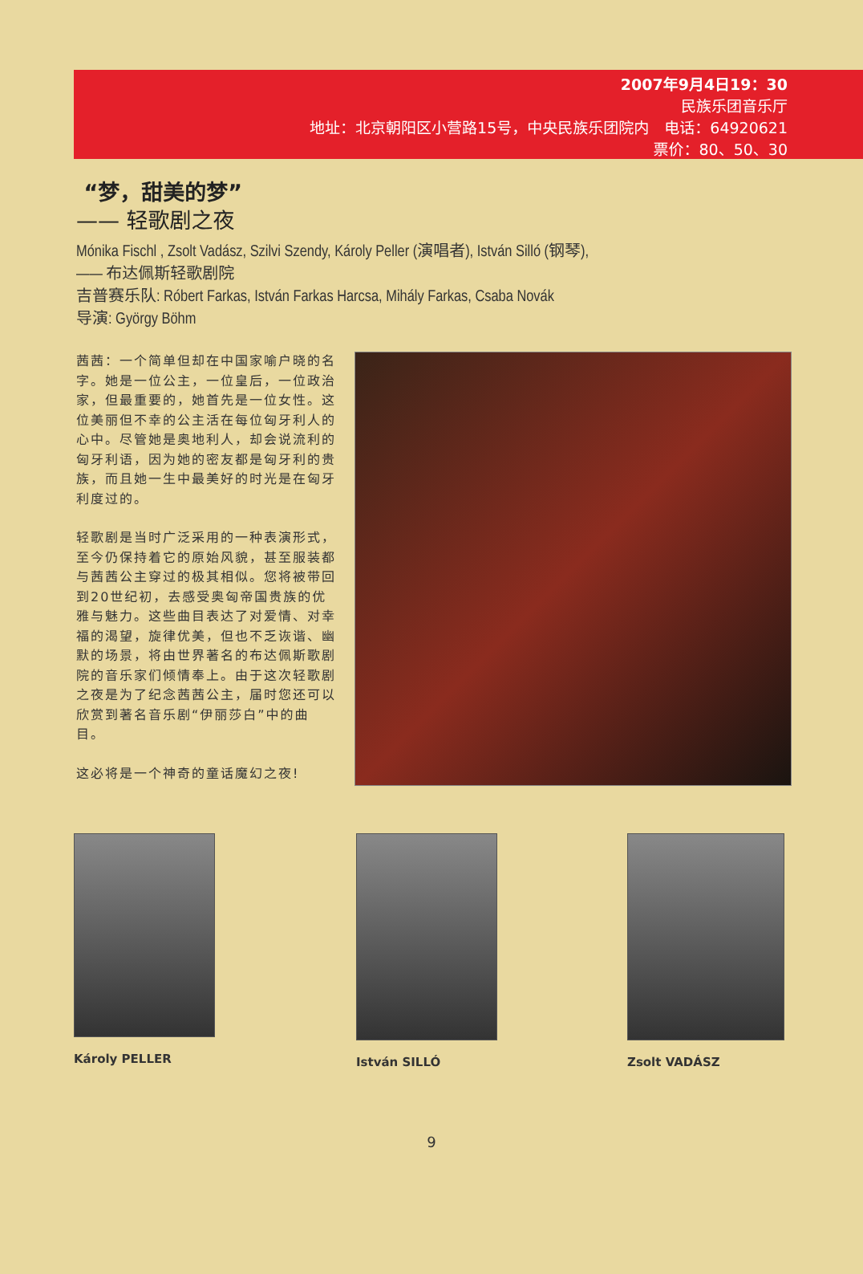2007年9月4日19：30
民族乐团音乐厅
地址：北京朝阳区小营路15号，中央民族乐团院内　电话：64920621
票价：80、50、30
“梦，甜美的梦”
—— 轻歌剧之夜
Mónika Fischl , Zsolt Vadász, Szilvi Szendy, Károly Peller (演唱者), István Silló (钢琴),
—— 布达佩斯轻歌剧院
吉普赛乐队: Róbert Farkas, István Farkas Harcsa, Mihály Farkas, Csaba Novák
导演: György Böhm
茜茜：一个简单但却在中国家喻户晓的名字。她是一位公主，一位皇后，一位政治家，但最重要的，她首先是一位女性。这位美丽但不幸的公主活在每位匈牙利人的心中。尽管她是奥地利人，却会说流利的匈牙利语，因为她的密友都是匈牙利的贵族，而且她一生中最美好的时光是在匈牙利度过的。
轻歌剧是当时广泛采用的一种表演形式，至今仍保持着它的原始风貌，甚至服装都与茜茜公主穿过的极其相似。您将被带回到20世纪初，去感受奥匈帝国贵族的优雅与魅力。这些曲目表达了对爱情、对幸福的渴望，旋律优美，但也不乏诙谐、幽默的场景，将由世界著名的布达佩斯歌剧院的音乐家们倾情奉上。由于这次轻歌剧之夜是为了纪念茜茜公主，届时您还可以欣赏到著名音乐剧“伊丽莎白”中的曲目。
这必将是一个神奇的童话魔幻之夜!
Károly PELLER
István SILLÓ
Zsolt VADÁSZ
9